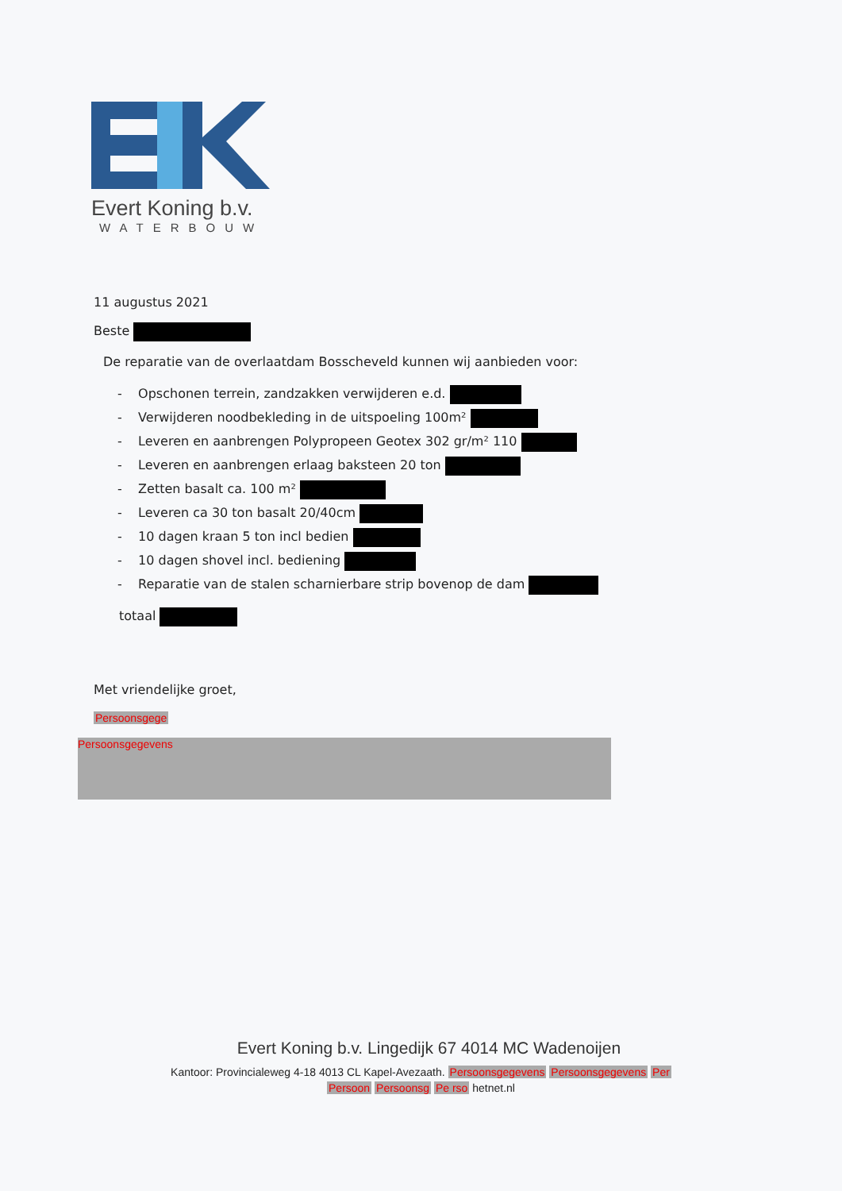Evert Koning b.v.
WATERBOUW
11 augustus 2021
Beste
De reparatie van de overlaatdam Bosscheveld kunnen wij aanbieden voor:
- Opschonen terrein, zandzakken verwijderen e.d.
- Verwijderen noodbekleding in de uitspoeling 100m²
- Leveren en aanbrengen Polypropeen Geotex 302 gr/m² 110
- Leveren en aanbrengen erlaag baksteen 20 ton
- Zetten basalt ca. 100 m²
- Leveren ca 30 ton basalt 20/40cm
- 10 dagen kraan 5 ton incl bedien
- 10 dagen shovel incl. bediening
- Reparatie van de stalen scharnierbare strip bovenop de dam
totaal
Met vriendelijke groet,
Persoonsgege
Persoonsgegevens
Evert Koning b.v. Lingedijk 67 4014 MC Wadenoijen
Kantoor: Provincialeweg 4-18 4013 CL Kapel-Avezaath. Persoonsgegevens Persoonsgegevens Per
Persoon Persoonsg Pe rso hetnet.nl